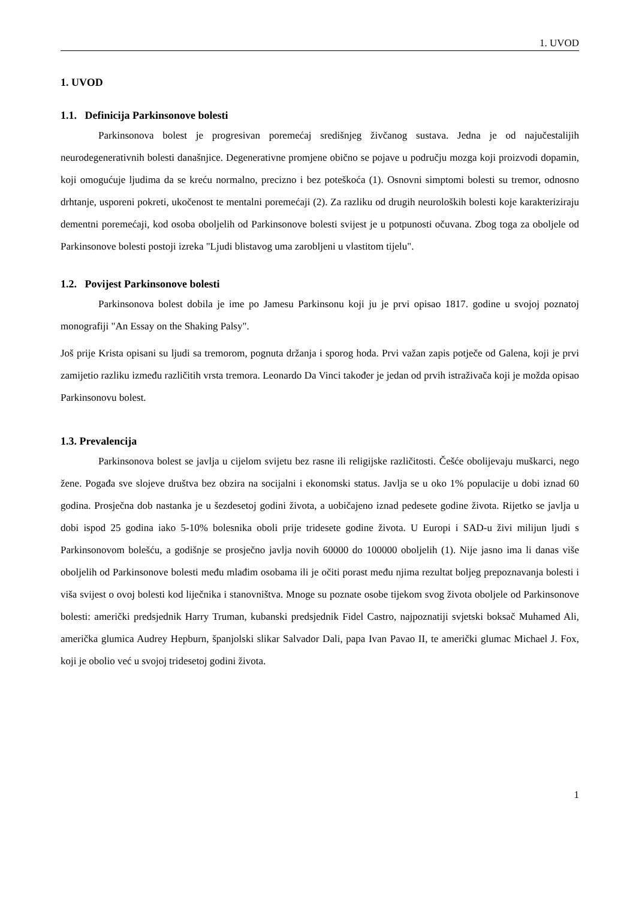1. UVOD
1. UVOD
1.1. Definicija Parkinsonove bolesti
Parkinsonova bolest je progresivan poremećaj središnjeg živčanog sustava. Jedna je od najučestalijih neurodegenerativnih bolesti današnjice. Degenerativne promjene obično se pojave u području mozga koji proizvodi dopamin, koji omogućuje ljudima da se kreću normalno, precizno i bez poteškoća (1). Osnovni simptomi bolesti su tremor, odnosno drhtanje, usporeni pokreti, ukočenost te mentalni poremećaji (2). Za razliku od drugih neuroloških bolesti koje karakteriziraju dementni poremećaji, kod osoba oboljelih od Parkinsonove bolesti svijest je u potpunosti očuvana. Zbog toga za oboljele od Parkinsonove bolesti postoji izreka "Ljudi blistavog uma zarobljeni u vlastitom tijelu".
1.2. Povijest Parkinsonove bolesti
Parkinsonova bolest dobila je ime po Jamesu Parkinsonu koji ju je prvi opisao 1817. godine u svojoj poznatoj monografiji "An Essay on the Shaking Palsy".
Još prije Krista opisani su ljudi sa tremorom, pognuta držanja i sporog hoda. Prvi važan zapis potječe od Galena, koji je prvi zamijetio razliku između različitih vrsta tremora. Leonardo Da Vinci također je jedan od prvih istraživača koji je možda opisao Parkinsonovu bolest.
1.3. Prevalencija
Parkinsonova bolest se javlja u cijelom svijetu bez rasne ili religijske različitosti. Češće obolijevaju muškarci, nego žene. Pogađa sve slojeve društva bez obzira na socijalni i ekonomski status. Javlja se u oko 1% populacije u dobi iznad 60 godina. Prosječna dob nastanka je u šezdesetoj godini života, a uobičajeno iznad pedesete godine života. Rijetko se javlja u dobi ispod 25 godina iako 5-10% bolesnika oboli prije tridesete godine života. U Europi i SAD-u živi milijun ljudi s Parkinsonovom bolešću, a godišnje se prosječno javlja novih 60000 do 100000 oboljelih (1). Nije jasno ima li danas više oboljelih od Parkinsonove bolesti među mlađim osobama ili je očiti porast među njima rezultat boljeg prepoznavanja bolesti i viša svijest o ovoj bolesti kod liječnika i stanovništva. Mnoge su poznate osobe tijekom svog života oboljele od Parkinsonove bolesti: američki predsjednik Harry Truman, kubanski predsjednik Fidel Castro, najpoznatiji svjetski boksač Muhamed Ali, američka glumica Audrey Hepburn, španjolski slikar Salvador Dali, papa Ivan Pavao II, te američki glumac Michael J. Fox, koji je obolio već u svojoj tridesetoj godini života.
1